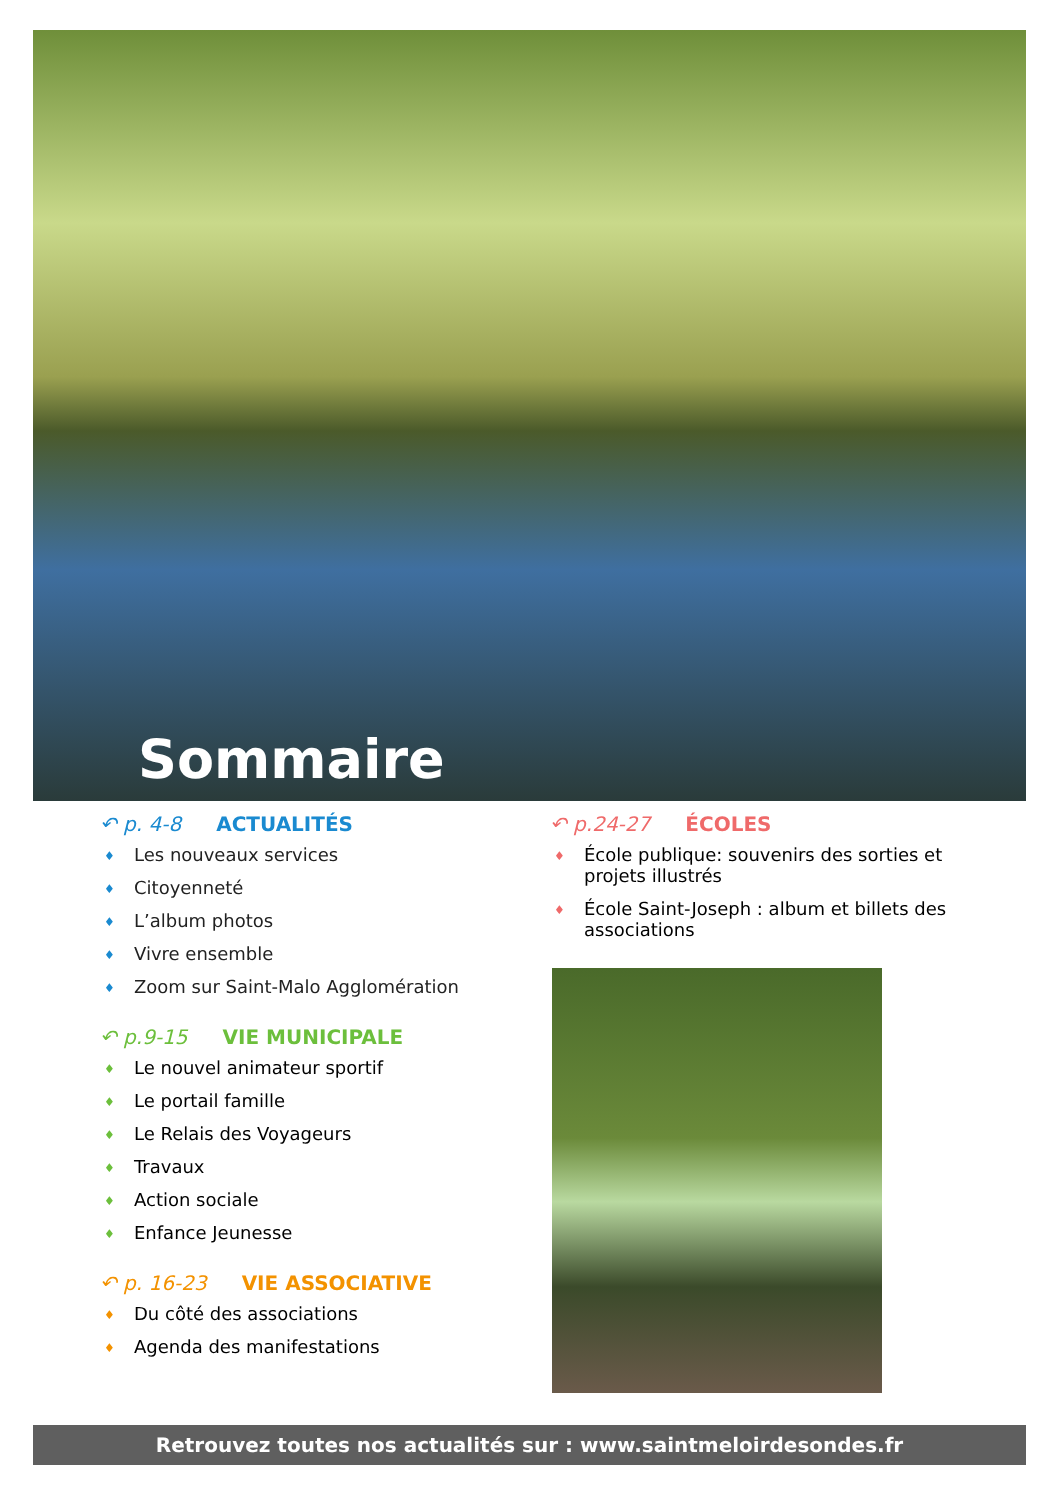Sommaire
↶ p. 4-8 ACTUALITÉS
♦ Les nouveaux services
♦ Citoyenneté
♦ L’album photos
♦ Vivre ensemble
♦ Zoom sur Saint-Malo Agglomération
↶ p.9-15 VIE MUNICIPALE
♦ Le nouvel animateur sportif
♦ Le portail famille
♦ Le Relais des Voyageurs
♦ Travaux
♦ Action sociale
♦ Enfance Jeunesse
↶ p. 16-23 VIE ASSOCIATIVE
♦ Du côté des associations
♦ Agenda des manifestations
↶ p.24-27 ÉCOLES
♦ École publique: souvenirs des sorties et projets illustrés
♦ École Saint-Joseph : album et billets des associations
Retrouvez toutes nos actualités sur : www.saintmeloirdesondes.fr